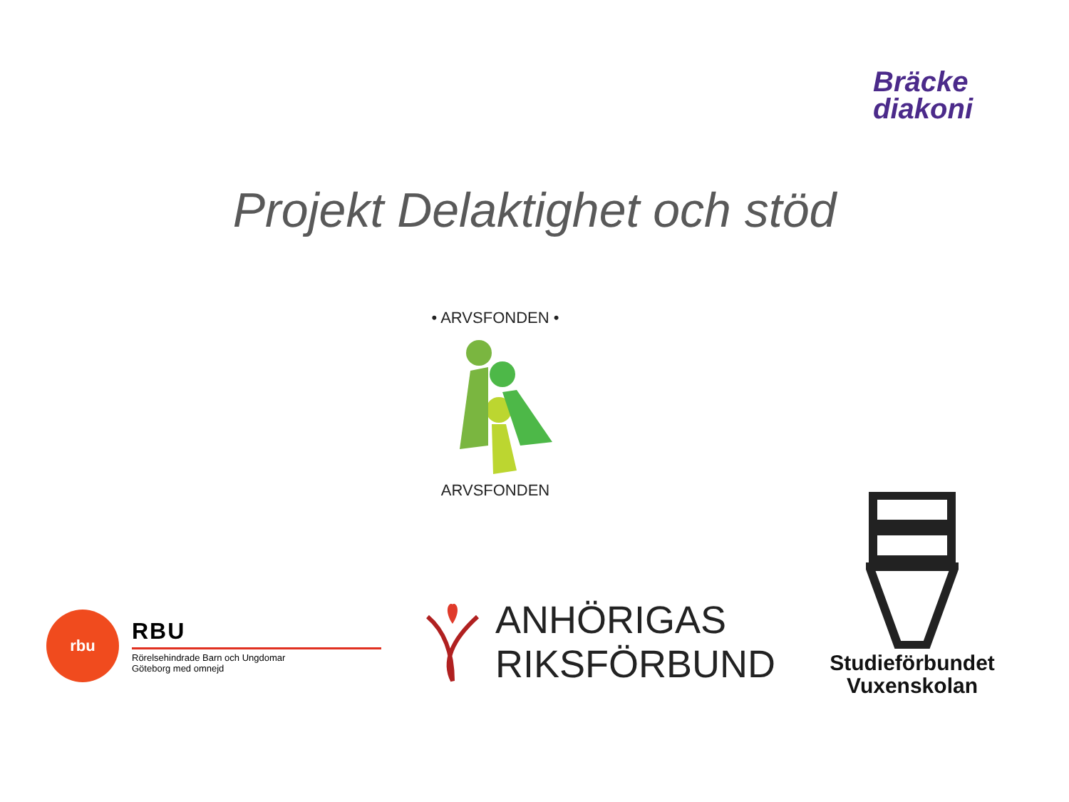Bräcke
diakoni
Projekt Delaktighet och stöd
ARVSFONDEN • ARVSFONDEN •
rbu
RBU
Rörelsehindrade Barn och Ungdomar
Göteborg med omnejd
ANHÖRIGAS
RIKSFÖRBUND
Studieförbundet
Vuxenskolan